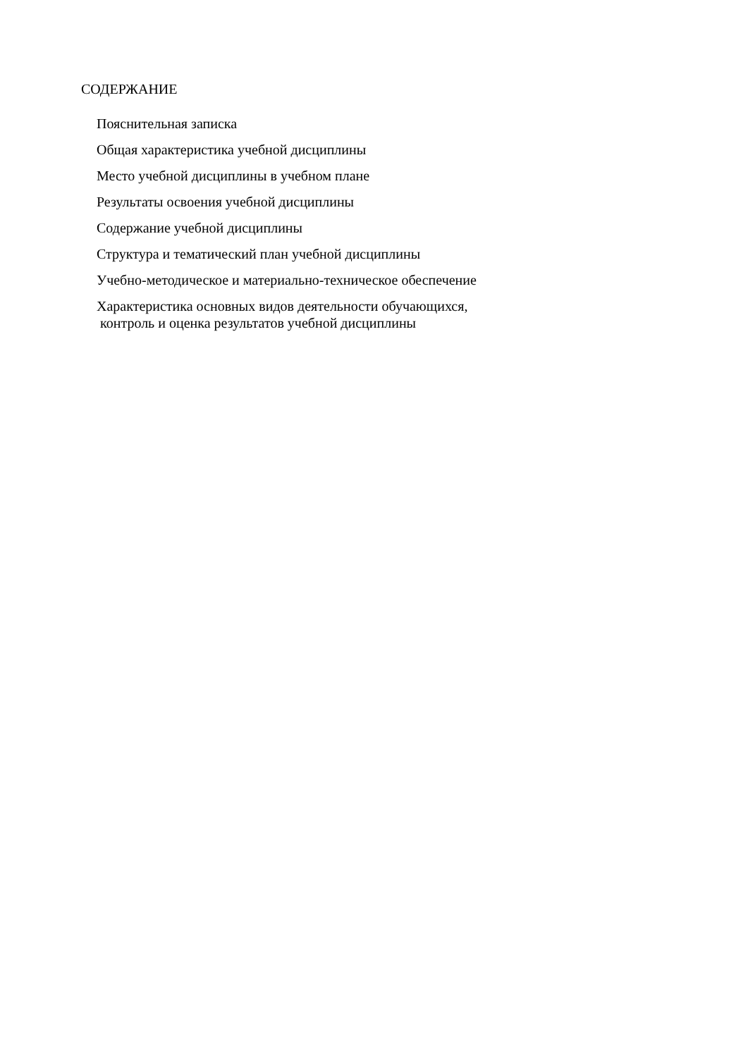СОДЕРЖАНИЕ
Пояснительная записка
Общая характеристика учебной дисциплины
Место учебной дисциплины в учебном плане
Результаты освоения учебной дисциплины
Содержание учебной дисциплины
Структура и тематический план учебной дисциплины
Учебно-методическое и материально-техническое обеспечение
Характеристика основных видов деятельности обучающихся,
контроль и оценка результатов учебной дисциплины